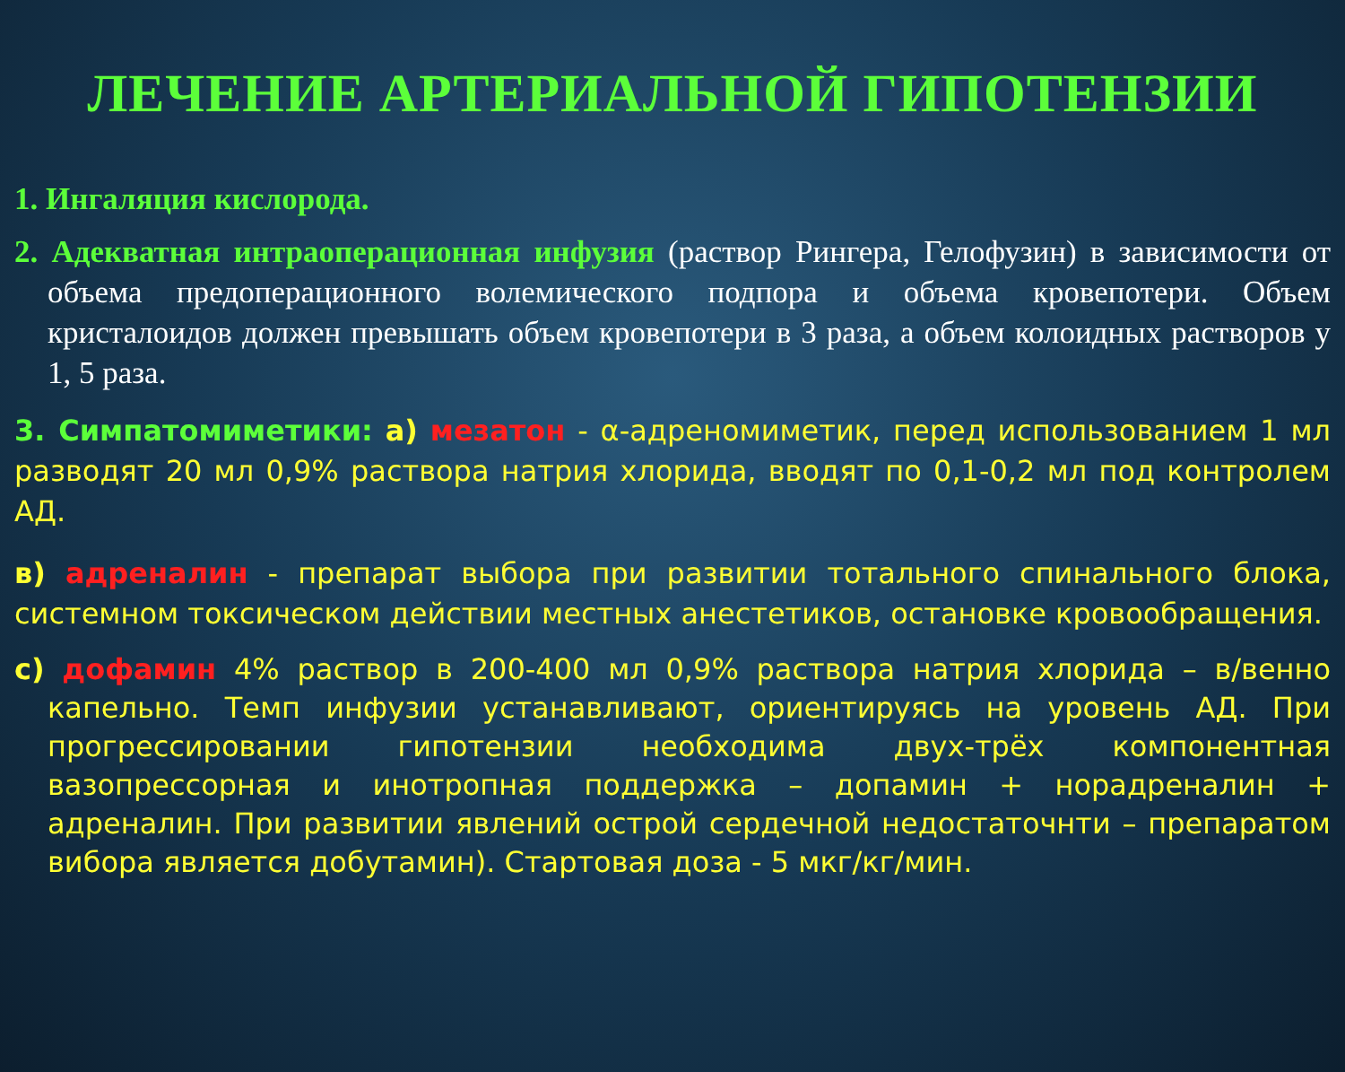ЛЕЧЕНИЕ АРТЕРИАЛЬНОЙ ГИПОТЕНЗИИ
1. Ингаляция кислорода.
2. Адекватная интраоперационная инфузия (раствор Рингера, Гелофузин) в зависимости от объема предоперационного волемического подпора и объема кровепотери. Объем кристалоидов должен превышать объем кровепотери в 3 раза, а объем колоидных растворов у 1, 5 раза.
3. Симпатомиметики: а) мезатон - α-адреномиметик, перед использованием 1 мл разводят 20 мл 0,9% раствора натрия хлорида, вводят по 0,1-0,2 мл под контролем АД.
в) адреналин - препарат выбора при развитии тотального спинального блока, системном токсическом действии местных анестетиков, остановке кровообращения.
с) дофамин 4% раствор в 200-400 мл 0,9% раствора натрия хлорида – в/венно капельно. Темп инфузии устанавливают, ориентируясь на уровень АД. При прогрессировании гипотензии необходима двух-трёх компонентная вазопрессорная и инотропная поддержка – допамин + норадреналин + адреналин. При развитии явлений острой сердечной недостаточнти – препаратом вибора является добутамин). Стартовая доза - 5 мкг/кг/мин.